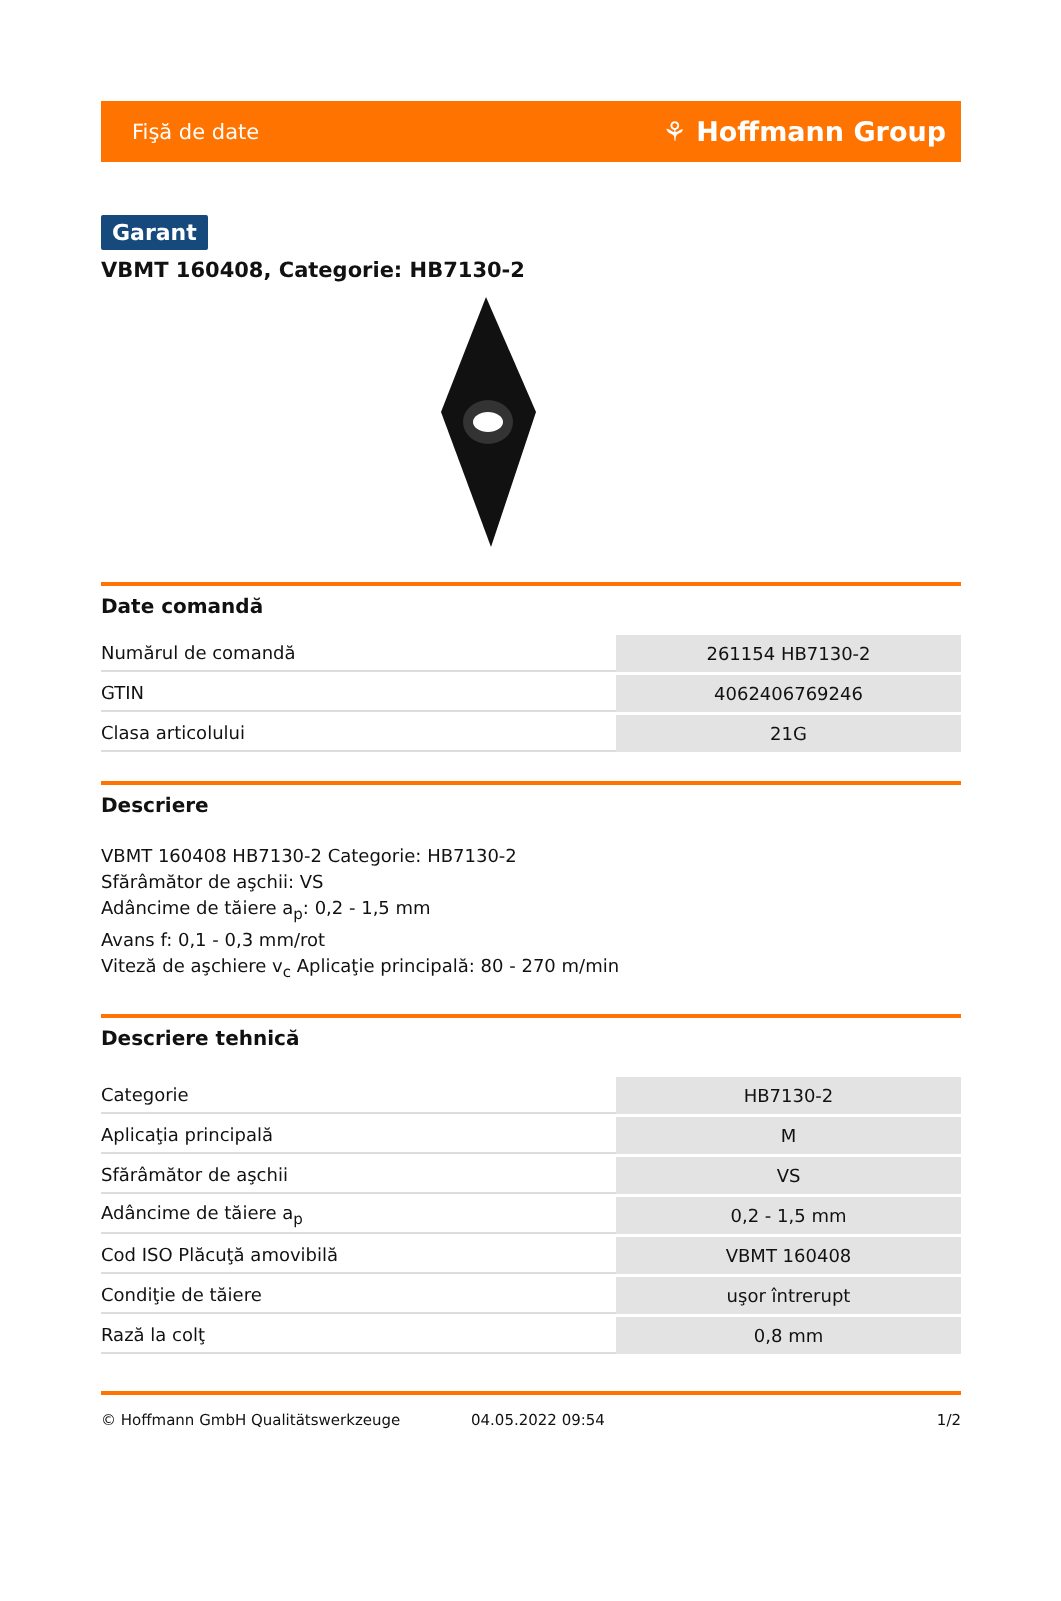Fişă de date ⚘ Hoffmann Group
Garant
VBMT 160408, Categorie: HB7130-2
Date comandă
| Numărul de comandă | 261154 HB7130-2 |
| GTIN | 4062406769246 |
| Clasa articolului | 21G |
Descriere
VBMT 160408 HB7130-2 Categorie: HB7130-2
Sfărâmător de aşchii: VS
Adâncime de tăiere a<sub>p</sub>: 0,2 - 1,5 mm
Avans f: 0,1 - 0,3 mm/rot
Viteză de aşchiere v<sub>c</sub> Aplicaţie principală: 80 - 270 m/min
Descriere tehnică
| Categorie | HB7130-2 |
| Aplicaţia principală | M |
| Sfărâmător de aşchii | VS |
| Adâncime de tăiere a<sub>p</sub> | 0,2 - 1,5 mm |
| Cod ISO Plăcuţă amovibilă | VBMT 160408 |
| Condiţie de tăiere | uşor întrerupt |
| Rază la colţ | 0,8 mm |
© Hoffmann GmbH Qualitätswerkzeuge 04.05.2022 09:54 1/2